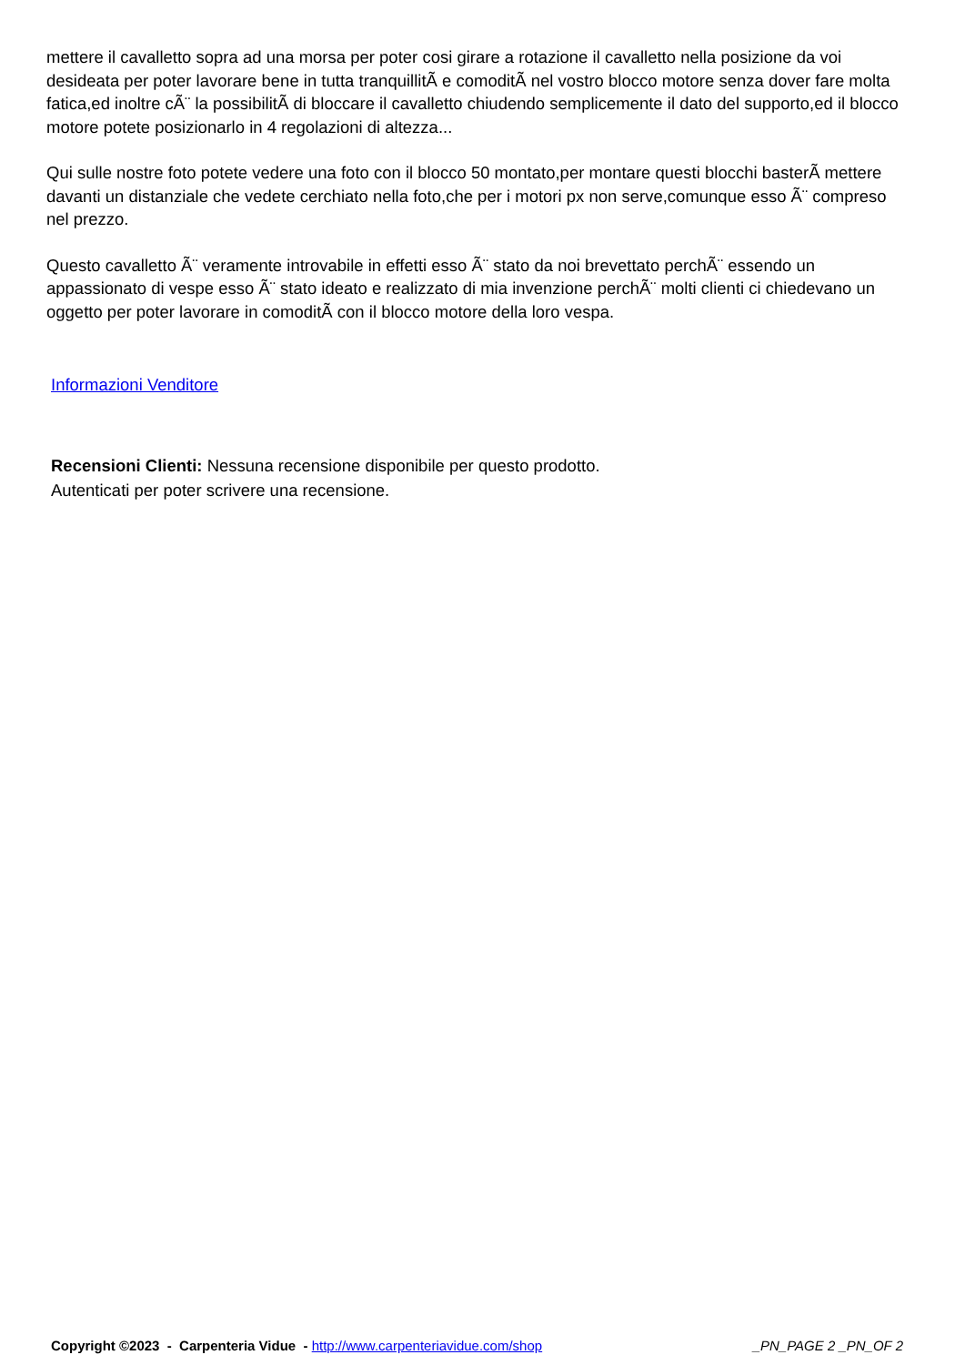mettere il cavalletto sopra ad una morsa per poter cosi girare a rotazione il cavalletto nella posizione da voi desideata per poter lavorare bene in tutta tranquillitÃ e comoditÃ nel vostro blocco motore senza dover fare molta fatica,ed inoltre cÃ¨ la possibilitÃ di bloccare il cavalletto chiudendo semplicemente il dato del supporto,ed il blocco motore potete posizionarlo in 4 regolazioni di altezza...
Qui sulle nostre foto potete vedere una foto con il blocco 50 montato,per montare questi blocchi basterÃ mettere davanti un distanziale che vedete cerchiato nella foto,che per i motori px non serve,comunque esso Ã¨ compreso nel prezzo.
Questo cavalletto Ã¨ veramente introvabile in effetti esso Ã¨ stato da noi brevettato perchÃ¨ essendo un appassionato di vespe esso Ã¨ stato ideato e realizzato di mia invenzione perchÃ¨ molti clienti ci chiedevano un oggetto per poter lavorare in comoditÃ con il blocco motore della loro vespa.
Informazioni Venditore
Recensioni Clienti: Nessuna recensione disponibile per questo prodotto.
Autenticati per poter scrivere una recensione.
Copyright ©2023 - Carpenteria Vidue - http://www.carpenteriavidue.com/shop
_PN_PAGE 2 _PN_OF 2